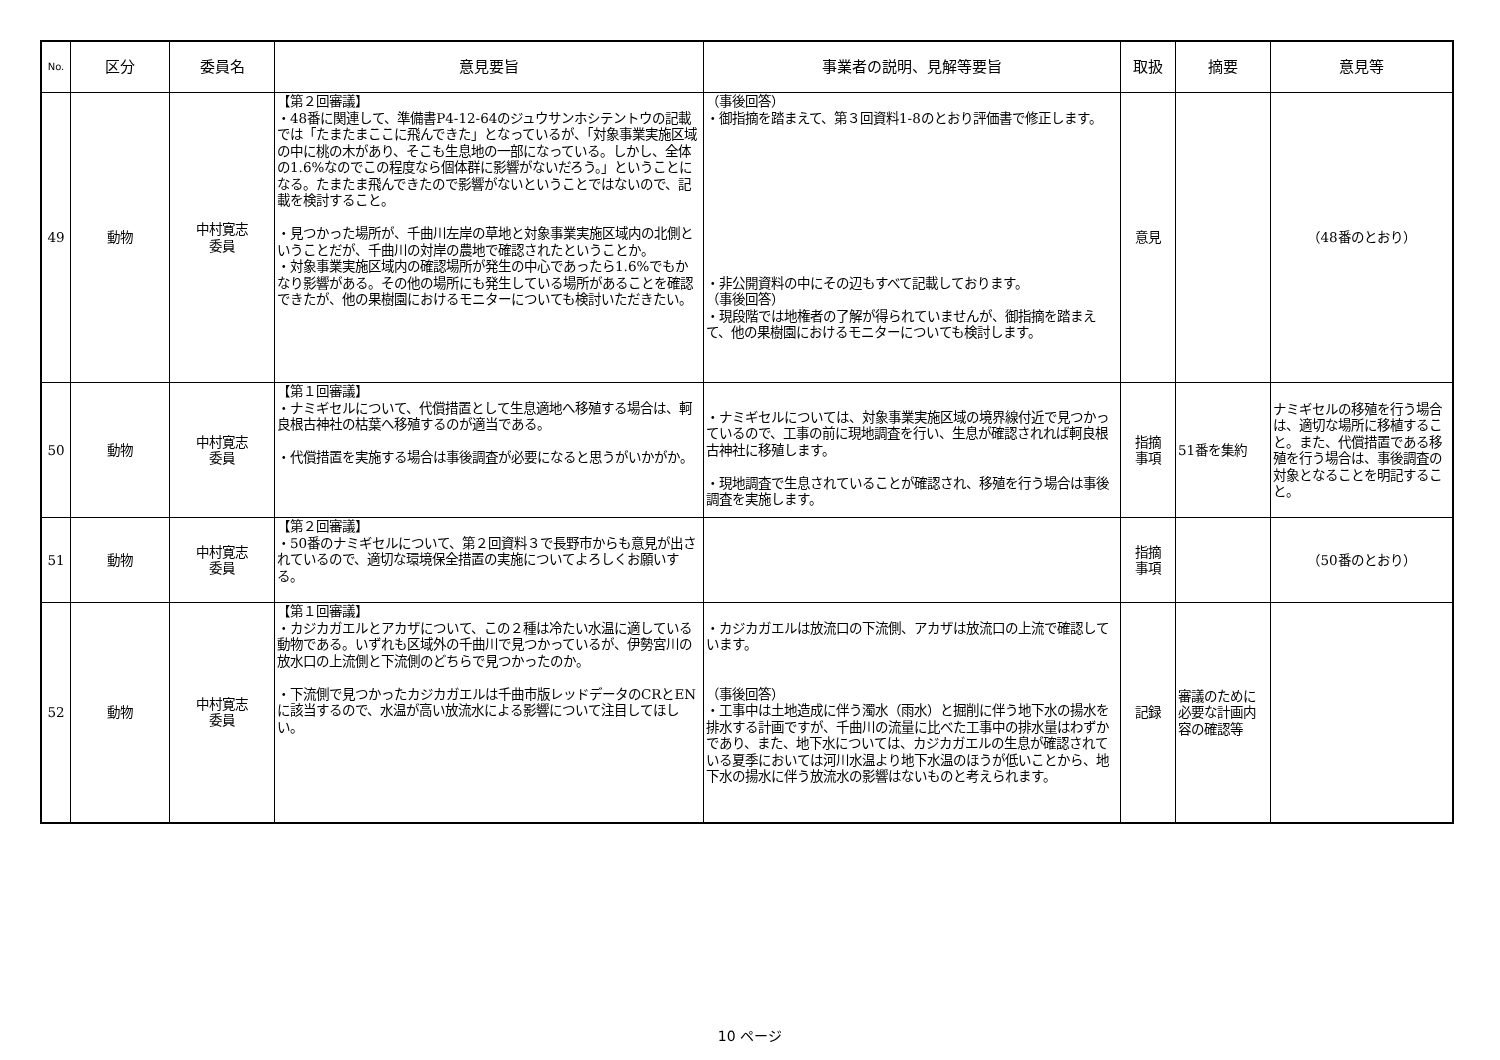| No. | 区分 | 委員名 | 意見要旨 | 事業者の説明、見解等要旨 | 取扱 | 摘要 | 意見等 |
| --- | --- | --- | --- | --- | --- | --- | --- |
| 49 | 動物 | 中村寛志 委員 | 【第２回審議】 ・48番に関連して、準備書P4-12-64のジュウサンホシテントウの記載では「たまたまここに飛んできた」となっているが、「対象事業実施区域の中に桃の木があり、そこも生息地の一部になっている。しかし、全体の1.6%なのでこの程度なら個体群に影響がないだろう。」ということになる。たまたま飛んできたので影響がないということではないので、記載を検討すること。 ・見つかった場所が、千曲川左岸の草地と対象事業実施区域内の北側ということだが、千曲川の対岸の農地で確認されたということか。 ・対象事業実施区域内の確認場所が発生の中心であったら1.6%でもかなり影響がある。その他の場所にも発生している場所があることを確認できたが、他の果樹園におけるモニターについても検討いただきたい。 | （事後回答） ・御指摘を踏まえて、第３回資料1-8のとおり評価書で修正します。 ・非公開資料の中にその辺もすべて記載しております。 （事後回答） ・現段階では地権者の了解が得られていませんが、御指摘を踏まえて、他の果樹園におけるモニターについても検討します。 | 意見 | | （48番のとおり） |
| 50 | 動物 | 中村寛志 委員 | 【第１回審議】 ・ナミギセルについて、代償措置として生息適地へ移殖する場合は、軻良根古神社の枯葉へ移殖するのが適当である。 ・代償措置を実施する場合は事後調査が必要になると思うがいかがか。 | ・ナミギセルについては、対象事業実施区域の境界線付近で見つかっているので、工事の前に現地調査を行い、生息が確認されれば軻良根古神社に移殖します。 ・現地調査で生息されていることが確認され、移殖を行う場合は事後調査を実施します。 | 指摘 事項 | 51番を集約 | ナミギセルの移殖を行う場合は、適切な場所に移植すること。また、代償措置である移殖を行う場合は、事後調査の対象となることを明記すること。 |
| 51 | 動物 | 中村寛志 委員 | 【第２回審議】 ・50番のナミギセルについて、第２回資料３で長野市からも意見が出されているので、適切な環境保全措置の実施についてよろしくお願いする。 | | 指摘 事項 | | （50番のとおり） |
| 52 | 動物 | 中村寛志 委員 | 【第１回審議】 ・カジカガエルとアカザについて、この２種は冷たい水温に適している動物である。いずれも区域外の千曲川で見つかっているが、伊勢宮川の放水口の上流側と下流側のどちらで見つかったのか。 ・下流側で見つかったカジカガエルは千曲市版レッドデータのCRとENに該当するので、水温が高い放流水による影響について注目してほしい。 | ・カジカガエルは放流口の下流側、アカザは放流口の上流で確認しています。 （事後回答） ・工事中は土地造成に伴う濁水（雨水）と掘削に伴う地下水の揚水を排水する計画ですが、千曲川の流量に比べた工事中の排水量はわずかであり、また、地下水については、カジカガエルの生息が確認されている夏季においては河川水温より地下水温のほうが低いことから、地下水の揚水に伴う放流水の影響はないものと考えられます。 | 記録 | 審議のために必要な計画内容の確認等 | |
10 ページ